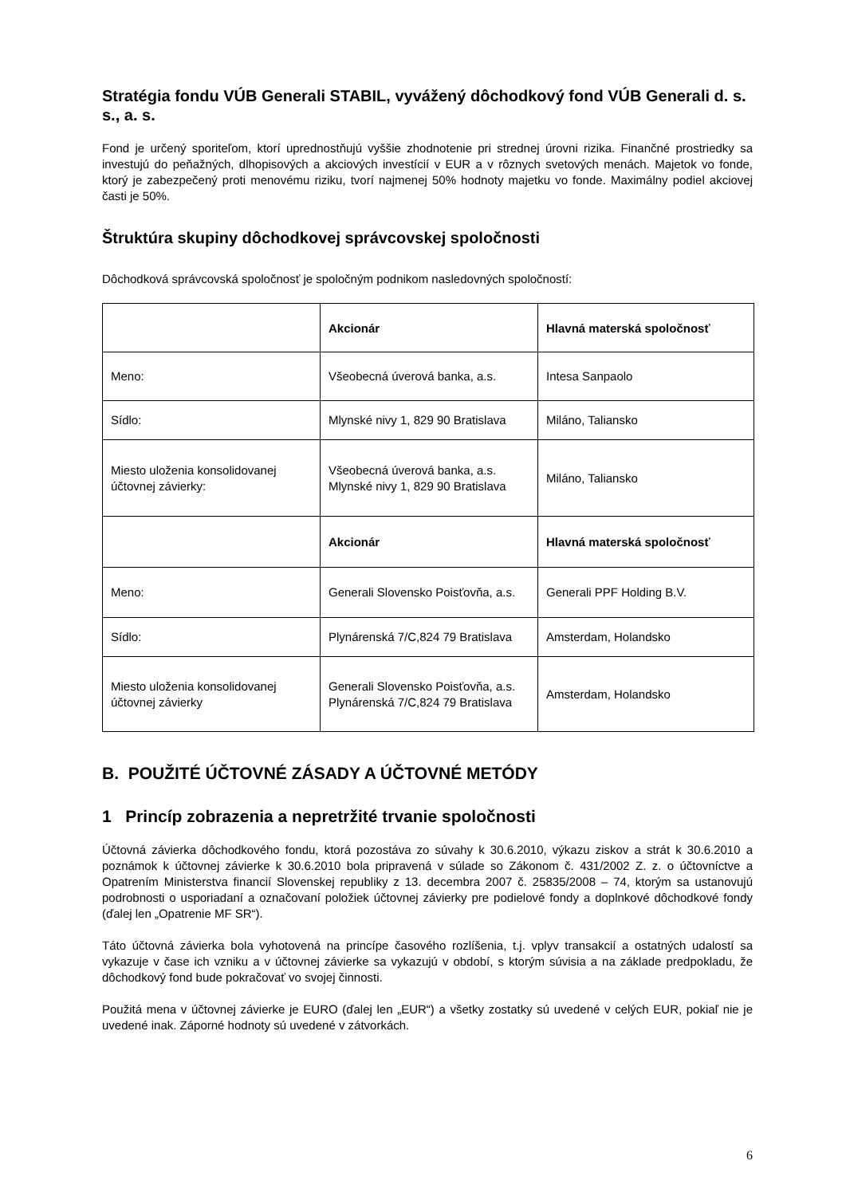Stratégia fondu VÚB Generali STABIL, vyvážený dôchodkový fond VÚB Generali d. s. s., a. s.
Fond je určený sporiteľom, ktorí uprednostňujú vyššie zhodnotenie pri strednej úrovni rizika. Finančné prostriedky sa investujú do peňažných, dlhopisových a akciových investícií v EUR a v rôznych svetových menách. Majetok vo fonde, ktorý je zabezpečený proti menovému riziku, tvorí najmenej 50% hodnoty majetku vo fonde. Maximálny podiel akciovej časti je 50%.
Štruktúra skupiny dôchodkovej správcovskej spoločnosti
Dôchodková správcovská spoločnosť je spoločným podnikom nasledovných spoločností:
| | Akcionár | Hlavná materská spoločnosť |
| Meno: | Všeobecná úverová banka, a.s. | Intesa Sanpaolo |
| Sídlo: | Mlynské nivy 1, 829 90 Bratislava | Miláno, Taliansko |
| Miesto uloženia konsolidovanej účtovnej závierky: | Všeobecná úverová banka, a.s. Mlynské nivy 1, 829 90 Bratislava | Miláno, Taliansko |
| | Akcionár | Hlavná materská spoločnosť |
| Meno: | Generali Slovensko Poisťovňa, a.s. | Generali PPF Holding B.V. |
| Sídlo: | Plynárenská 7/C,824 79 Bratislava | Amsterdam, Holandsko |
| Miesto uloženia konsolidovanej účtovnej závierky | Generali Slovensko Poisťovňa, a.s. Plynárenská 7/C,824 79 Bratislava | Amsterdam, Holandsko |
B. POUŽITÉ ÚČTOVNÉ ZÁSADY A ÚČTOVNÉ METÓDY
1 Princíp zobrazenia a nepretržité trvanie spoločnosti
Účtovná závierka dôchodkového fondu, ktorá pozostáva zo súvahy k 30.6.2010, výkazu ziskov a strát k 30.6.2010 a poznámok k účtovnej závierke k 30.6.2010 bola pripravená v súlade so Zákonom č. 431/2002 Z. z. o účtovníctve a Opatrením Ministerstva financií Slovenskej republiky z 13. decembra 2007 č. 25835/2008 – 74, ktorým sa ustanovujú podrobnosti o usporiadaní a označovaní položiek účtovnej závierky pre podielové fondy a doplnkové dôchodkové fondy (ďalej len „Opatrenie MF SR“).
Táto účtovná závierka bola vyhotovená na princípe časového rozlíšenia, t.j. vplyv transakcií a ostatných udalostí sa vykazuje v čase ich vzniku a v účtovnej závierke sa vykazujú v období, s ktorým súvisia a na základe predpokladu, že dôchodkový fond bude pokračovať vo svojej činnosti.
Použitá mena v účtovnej závierke je EURO (ďalej len „EUR“) a všetky zostatky sú uvedené v celých EUR, pokiaľ nie je uvedené inak. Záporné hodnoty sú uvedené v zátvorkách.
6